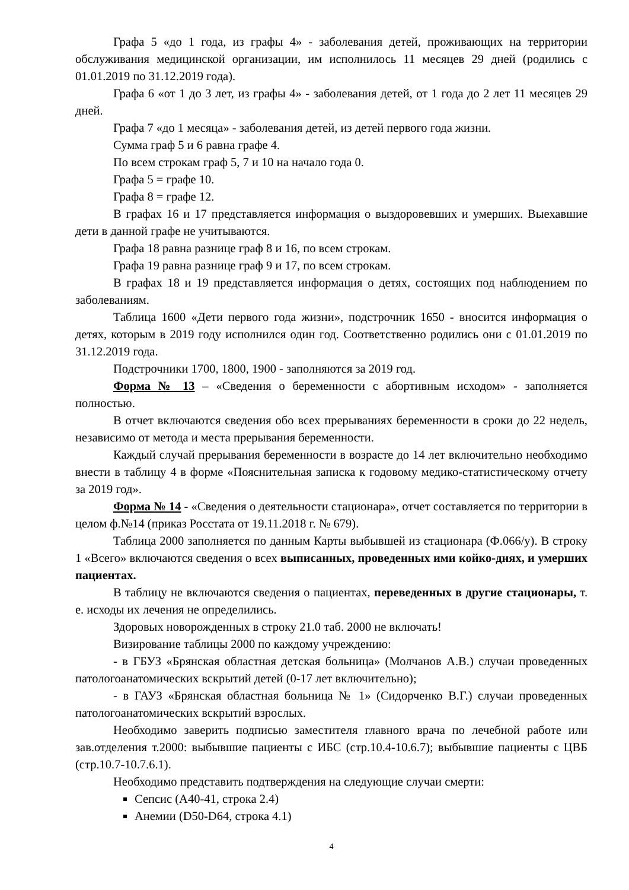Графа 5 «до 1 года, из графы 4» - заболевания детей, проживающих на территории обслуживания медицинской организации, им исполнилось 11 месяцев 29 дней (родились с 01.01.2019 по 31.12.2019 года).
Графа 6 «от 1 до 3 лет, из графы 4» - заболевания детей, от 1 года до 2 лет 11 месяцев 29 дней.
Графа 7 «до 1 месяца» - заболевания детей, из детей первого года жизни.
Сумма граф 5 и 6 равна графе 4.
По всем строкам граф 5, 7 и 10 на начало года 0.
Графа 5 = графе 10.
Графа 8 = графе 12.
В графах 16 и 17 представляется информация о выздоровевших и умерших. Выехавшие дети в данной графе не учитываются.
Графа 18 равна разнице граф 8 и 16, по всем строкам.
Графа 19 равна разнице граф 9 и 17, по всем строкам.
В графах 18 и 19 представляется информация о детях, состоящих под наблюдением по заболеваниям.
Таблица 1600 «Дети первого года жизни», подстрочник 1650 - вносится информация о детях, которым в 2019 году исполнился один год. Соответственно родились они с 01.01.2019 по 31.12.2019 года.
Подстрочники 1700, 1800, 1900 - заполняются за 2019 год.
Форма № 13 – «Сведения о беременности с абортивным исходом» - заполняется полностью.
В отчет включаются сведения обо всех прерываниях беременности в сроки до 22 недель, независимо от метода и места прерывания беременности.
Каждый случай прерывания беременности в возрасте до 14 лет включительно необходимо внести в таблицу 4 в форме «Пояснительная записка к годовому медико-статистическому отчету за 2019 год».
Форма № 14 - «Сведения о деятельности стационара», отчет составляется по территории в целом ф.№14 (приказ Росстата от 19.11.2018 г. № 679).
Таблица 2000 заполняется по данным Карты выбывшей из стационара (Ф.066/у). В строку 1 «Всего» включаются сведения о всех выписанных, проведенных ими койко-днях, и умерших пациентах.
В таблицу не включаются сведения о пациентах, переведенных в другие стационары, т. е. исходы их лечения не определились.
Здоровых новорожденных в строку 21.0 таб. 2000 не включать!
Визирование таблицы 2000 по каждому учреждению:
- в ГБУЗ «Брянская областная детская больница» (Молчанов А.В.) случаи проведенных патологоанатомических вскрытий детей (0-17 лет включительно);
- в ГАУЗ «Брянская областная больница № 1» (Сидорченко В.Г.) случаи проведенных патологоанатомических вскрытий взрослых.
Необходимо заверить подписью заместителя главного врача по лечебной работе или зав.отделения т.2000: выбывшие пациенты с ИБС (стр.10.4-10.6.7); выбывшие пациенты с ЦВБ (стр.10.7-10.7.6.1).
Необходимо представить подтверждения на следующие случаи смерти:
Сепсис (А40-41, строка 2.4)
Анемии (D50-D64, строка 4.1)
4